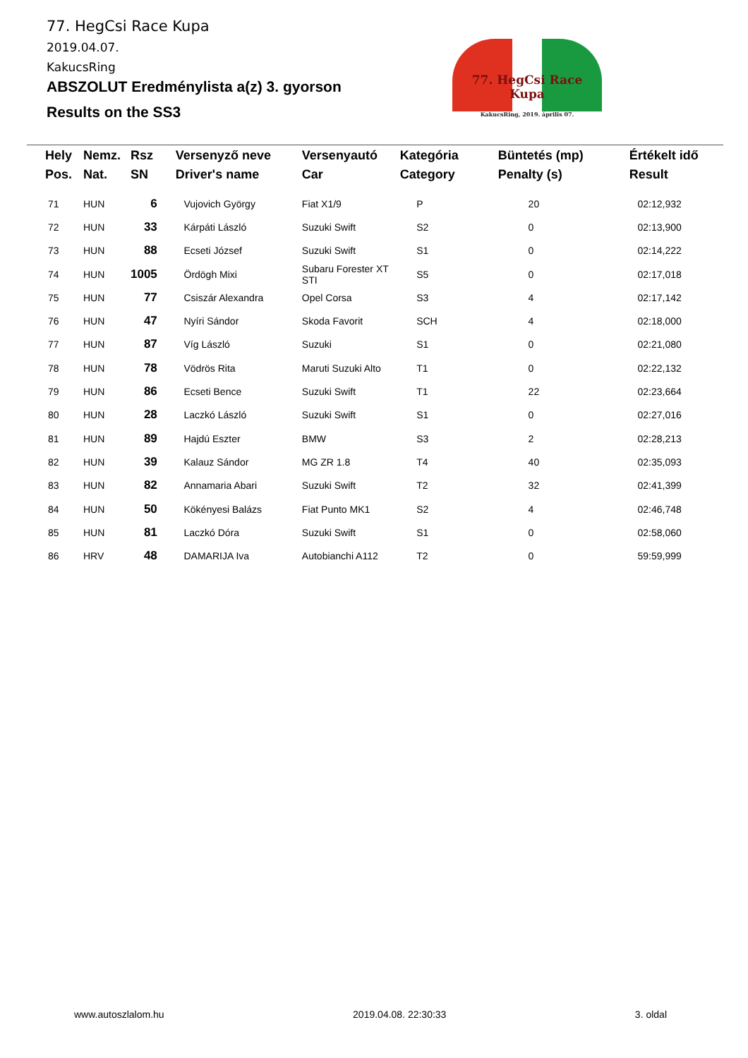77. HegCsi Race Kupa
2019.04.07.
KakucsRing
ABSZOLUT Eredménylista a(z) 3. gyorson
Results on the SS3
77. HegCsi Race Kupa
KakucsRing, 2019. április 07.
| Hely Pos. | Nemz. Nat. | Rsz SN | Versenyző neve Driver's name | Versenyautó Car | Kategória Category | Büntetés (mp) Penalty (s) | Értékelt idő Result |
| --- | --- | --- | --- | --- | --- | --- | --- |
| 71 | HUN | 6 | Vujovich György | Fiat X1/9 | P | 20 | 02:12,932 |
| 72 | HUN | 33 | Kárpáti László | Suzuki Swift | S2 | 0 | 02:13,900 |
| 73 | HUN | 88 | Ecseti József | Suzuki Swift | S1 | 0 | 02:14,222 |
| 74 | HUN | 1005 | Ördögh Mixi | Subaru Forester XT STI | S5 | 0 | 02:17,018 |
| 75 | HUN | 77 | Csiszár Alexandra | Opel Corsa | S3 | 4 | 02:17,142 |
| 76 | HUN | 47 | Nyíri Sándor | Skoda Favorit | SCH | 4 | 02:18,000 |
| 77 | HUN | 87 | Víg László | Suzuki | S1 | 0 | 02:21,080 |
| 78 | HUN | 78 | Vödrös Rita | Maruti Suzuki Alto | T1 | 0 | 02:22,132 |
| 79 | HUN | 86 | Ecseti Bence | Suzuki Swift | T1 | 22 | 02:23,664 |
| 80 | HUN | 28 | Laczkó László | Suzuki Swift | S1 | 0 | 02:27,016 |
| 81 | HUN | 89 | Hajdú Eszter | BMW | S3 | 2 | 02:28,213 |
| 82 | HUN | 39 | Kalauz Sándor | MG ZR 1.8 | T4 | 40 | 02:35,093 |
| 83 | HUN | 82 | Annamaria Abari | Suzuki Swift | T2 | 32 | 02:41,399 |
| 84 | HUN | 50 | Kökényesi Balázs | Fiat Punto MK1 | S2 | 4 | 02:46,748 |
| 85 | HUN | 81 | Laczkó Dóra | Suzuki Swift | S1 | 0 | 02:58,060 |
| 86 | HRV | 48 | DAMARIJA Iva | Autobianchi A112 | T2 | 0 | 59:59,999 |
www.autoszlalom.hu 2019.04.08. 22:30:33 3. oldal